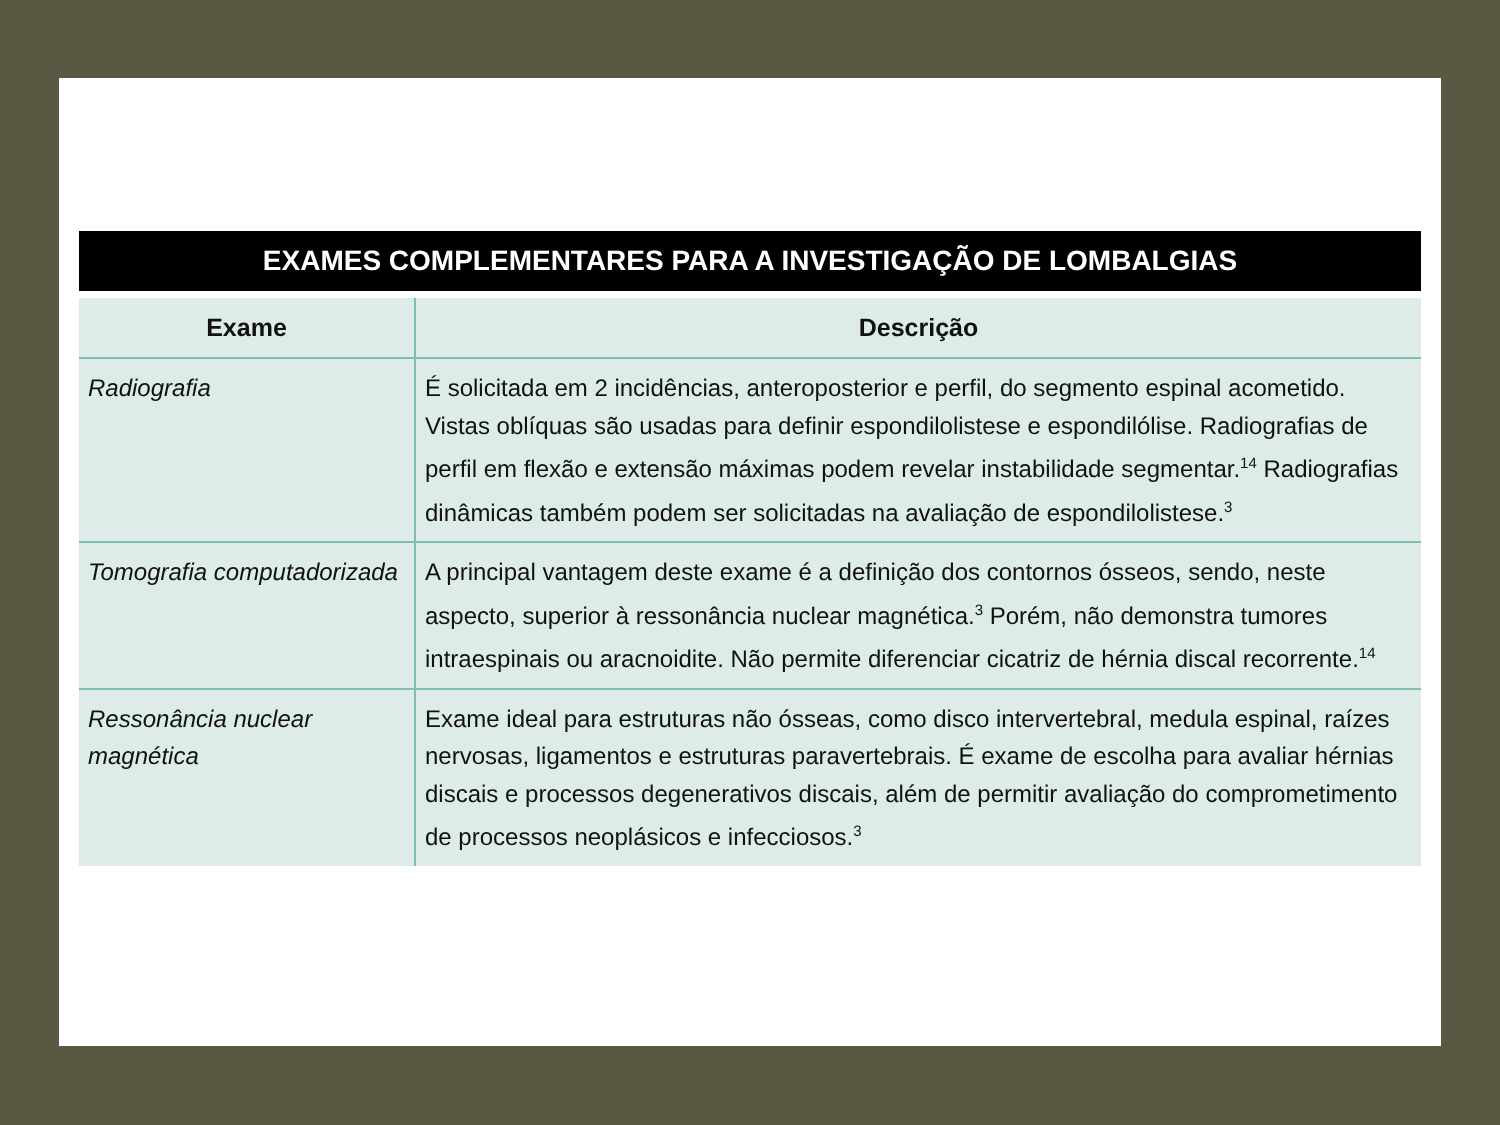EXAMES COMPLEMENTARES PARA A INVESTIGAÇÃO DE LOMBALGIAS
| Exame | Descrição |
| --- | --- |
| Radiografia | É solicitada em 2 incidências, anteroposterior e perfil, do segmento espinal acometido. Vistas oblíquas são usadas para definir espondilolistese e espondilólise. Radiografias de perfil em flexão e extensão máximas podem revelar instabilidade segmentar.<sup>14</sup> Radiografias dinâmicas também podem ser solicitadas na avaliação de espondilolistese.<sup>3</sup> |
| Tomografia computadorizada | A principal vantagem deste exame é a definição dos contornos ósseos, sendo, neste aspecto, superior à ressonância nuclear magnética.<sup>3</sup> Porém, não demonstra tumores intraespinais ou aracnoidite. Não permite diferenciar cicatriz de hérnia discal recorrente.<sup>14</sup> |
| Ressonância nuclear magnética | Exame ideal para estruturas não ósseas, como disco intervertebral, medula espinal, raízes nervosas, ligamentos e estruturas paravertebrais. É exame de escolha para avaliar hérnias discais e processos degenerativos discais, além de permitir avaliação do comprometimento de processos neoplásicos e infecciosos.<sup>3</sup> |